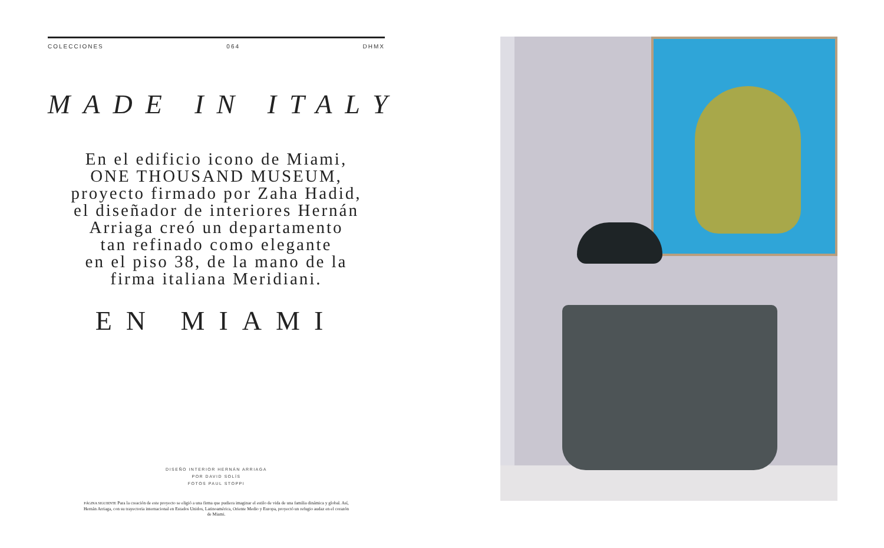COLECCIONES 064 DHMX
MADE IN ITALY
En el edificio icono de Miami,
ONE THOUSAND MUSEUM,
proyecto firmado por Zaha Hadid,
el diseñador de interiores Hernán
Arriaga creó un departamento
tan refinado como elegante
en el piso 38, de la mano de la
firma italiana Meridiani.
EN MIAMI
DISEÑO INTERIOR HERNÁN ARRIAGA
POR DAVID SOLÍS
FOTOS PAUL STOPPI
PÁGINA SIGUIENTE Para la creación de este proyecto se eligió a una firma que pudiera imaginar el estilo de vida de una familia dinámica y global. Así, Hernán Arriaga, con su trayectoria internacional en Estados Unidos, Latinoamérica, Oriente Medio y Europa, proyectó un refugio audaz en el corazón de Miami.